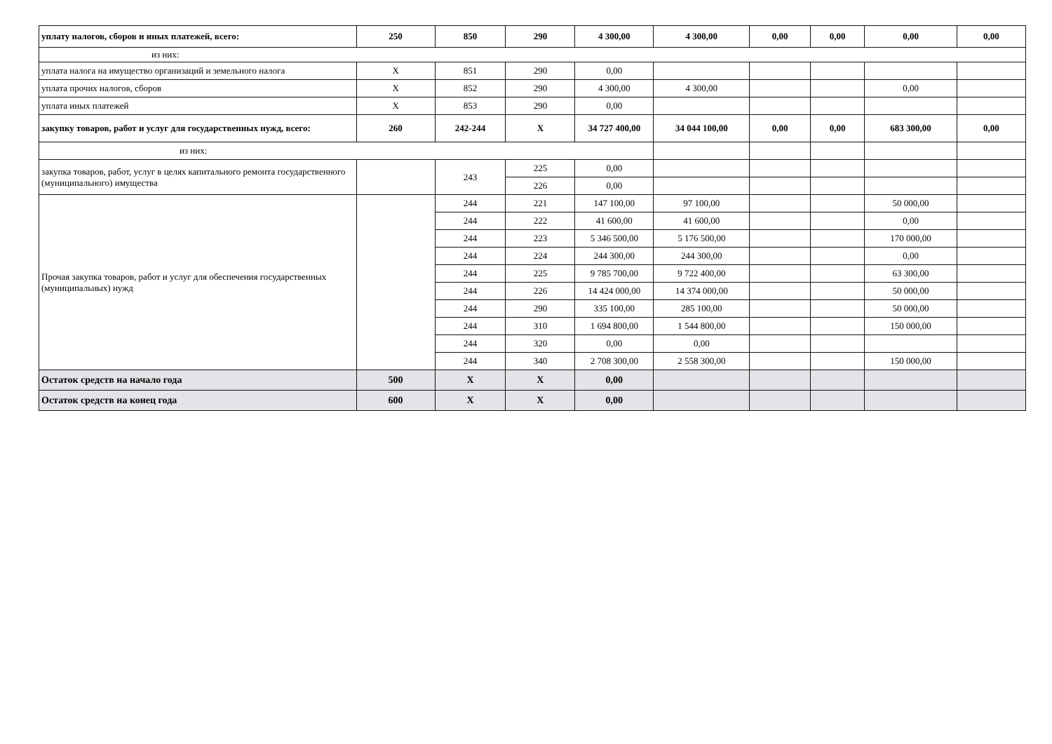| уплату налогов, сборов и иных платежей, всего: | 250 | 850 | 290 | 4 300,00 | 4 300,00 | 0,00 | 0,00 | 0,00 | 0,00 |
| из них: | | | | | | | | | |
| уплата налога на имущество организаций и земельного налога | X | 851 | 290 | 0,00 | | | | | |
| уплата прочих налогов, сборов | X | 852 | 290 | 4 300,00 | 4 300,00 | | | 0,00 | |
| уплата иных платежей | X | 853 | 290 | 0,00 | | | | | |
| закупку товаров, работ и услуг для государственных нужд, всего: | 260 | 242-244 | X | 34 727 400,00 | 34 044 100,00 | 0,00 | 0,00 | 683 300,00 | 0,00 |
| из них: | | | | | | | | | |
| закупка товаров, работ, услуг в целях капитального ремонта государственного (муниципального) имущества | | 243 | 225 | 0,00 | | | | | |
| | | | 226 | 0,00 | | | | | |
| Прочая закупка товаров, работ и услуг для обеспечения государственных (муниципальных) нужд | | 244 | 221 | 147 100,00 | 97 100,00 | | | 50 000,00 | |
| | | 244 | 222 | 41 600,00 | 41 600,00 | | | 0,00 | |
| | | 244 | 223 | 5 346 500,00 | 5 176 500,00 | | | 170 000,00 | |
| | | 244 | 224 | 244 300,00 | 244 300,00 | | | 0,00 | |
| | | 244 | 225 | 9 785 700,00 | 9 722 400,00 | | | 63 300,00 | |
| | | 244 | 226 | 14 424 000,00 | 14 374 000,00 | | | 50 000,00 | |
| | | 244 | 290 | 335 100,00 | 285 100,00 | | | 50 000,00 | |
| | | 244 | 310 | 1 694 800,00 | 1 544 800,00 | | | 150 000,00 | |
| | | 244 | 320 | 0,00 | 0,00 | | | | |
| | | 244 | 340 | 2 708 300,00 | 2 558 300,00 | | | 150 000,00 | |
| Остаток средств на начало года | 500 | X | X | 0,00 | | | | | |
| Остаток средств на конец года | 600 | X | X | 0,00 | | | | | |